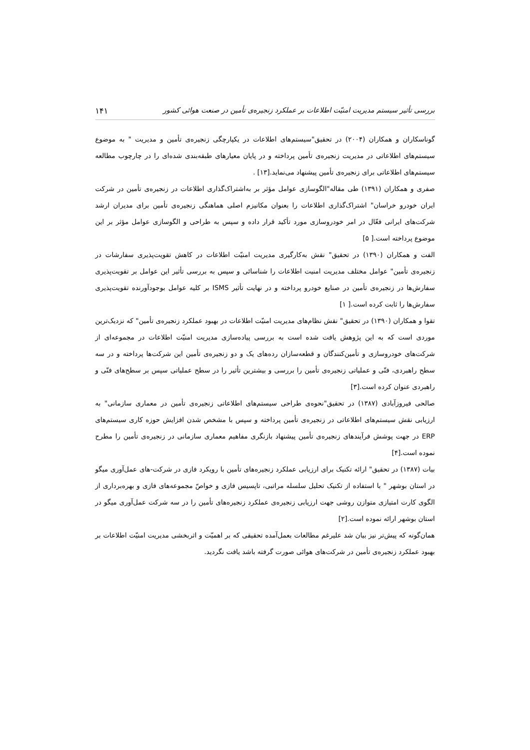بررسی تأثیر سیستم مدیریت امنیّت اطلاعات بر عملکرد زنجیره‌ی تأمین در صنعت هوائی کشور ۱۴۱
گوناسکاران و همکاران (۲۰۰۴) در تحقیق"سیستم‌های اطلاعات در یکپارچگی زنجیره‌ی تأمین و مدیریت " به موضوع سیستم‌های اطلاعاتی در مدیریت زنجیره‌ی تأمین پرداخته و در پایان معیارهای طبقه‌بندی شده‌ای را در چارچوب مطالعه سیستم‌های اطلاعاتی برای زنجیره‌ی تأمین پیشنهاد می‌نماید.[۱۳] .
صفری و همکاران (۱۳۹۱) طی مقاله"الگوسازی عوامل مؤثر بر به‌اشتراک‌گذاری اطلاعات در زنجیره‌ی تأمین در شرکت ایران خودرو خراسان" اشتراک‌گذاری اطلاعات را بعنوان مکانیزم اصلی هماهنگی زنجیره‌ی تأمین برای مدیران ارشد شرکت‌های ایرانی فعّال در امر خودروسازی مورد تأکید قرار داده و سپس به طراحی و الگوسازی عوامل مؤثر بر این موضوع پرداخته است.[ ۵]
الفت و همکاران (۱۳۹۰) در تحقیق" نقش به‌کارگیری مدیریت امنیّت اطلاعات در کاهش تقویت‌پذیری سفارشات در زنجیره‌ی تأمین" عوامل مختلف مدیریت امنیت اطلاعات را شناسائی و سپس به بررسی تأثیر این عوامل بر تقویت‌پذیری سفارش‌ها در زنجیره‌ی تأمین در صنایع خودرو پرداخته و در نهایت تأثیر ISMS بر کلیه عوامل بوجودآورنده تقویت‌پذیری سفارش‌ها را ثابت کرده است.[ ۱]
تقوا و همکاران (۱۳۹۰) در تحقیق" نقش نظام‌های مدیریت امنیّت اطلاعات در بهبود عملکرد زنجیره‌ی تأمین" که نزدیک‌ترین موردی است که به این پژوهش یافت شده است به بررسی پیاده‌سازی مدیریت امنیّت اطلاعات در مجموعه‌ای از شرکت‌های خودروسازی و تأمین‌کنندگان و قطعه‌سازان رده‌های یک و دو زنجیره‌ی تأمین این شرکت‌ها پرداخته و در سه سطح راهبردی، فنّی و عملیاتی زنجیره‌ی تأمین را بررسی و بیشترین تأثیر را در سطح عملیاتی سپس بر سطح‌های فنّی و راهبردی عنوان کرده است.[۳]
صالحی فیروزآبادی (۱۳۸۷) در تحقیق"نحوه‌ی طراحی سیستم‌های اطلاعاتی زنجیره‌ی تأمین در معماری سازمانی" به ارزیابی نقش سیستم‌های اطلاعاتی در زنجیره‌ی تأمین پرداخته و سپس با مشخص شدن افزایش حوزه کاری سیستم‌های ERP در جهت پوشش فرآیندهای زنجیره‌ی تأمین پیشنهاد بازنگری مفاهیم معماری سازمانی در زنجیره‌ی تأمین را مطرح نموده است.[۴]
بیات (۱۳۸۷) در تحقیق" ارائه تکنیک برای ارزیابی عملکرد زنجیره‌های تأمین با رویکرد فازی در شرکت-های عمل‌آوری میگو در استان بوشهر " با استفاده از تکنیک تحلیل سلسله مراتبی، تاپسیس فازی و خواصّ مجموعه‌های فازی و بهره‌برداری از الگوی کارت امتیازی متوازن روشی جهت ارزیابی زنجیره‌ی عملکرد زنجیره‌های تأمین را در سه شرکت عمل‌آوری میگو در استان بوشهر ارائه نموده است.[۲]
همان‌گونه که پیش‌تر نیز بیان شد علیرغم مطالعات بعمل‌آمده تحقیقی که بر اهمیّت و اثربخشی مدیریت امنیّت اطلاعات بر بهبود عملکرد زنجیره‌ی تأمین در شرکت‌های هوائی صورت گرفته باشد یافت نگردید.